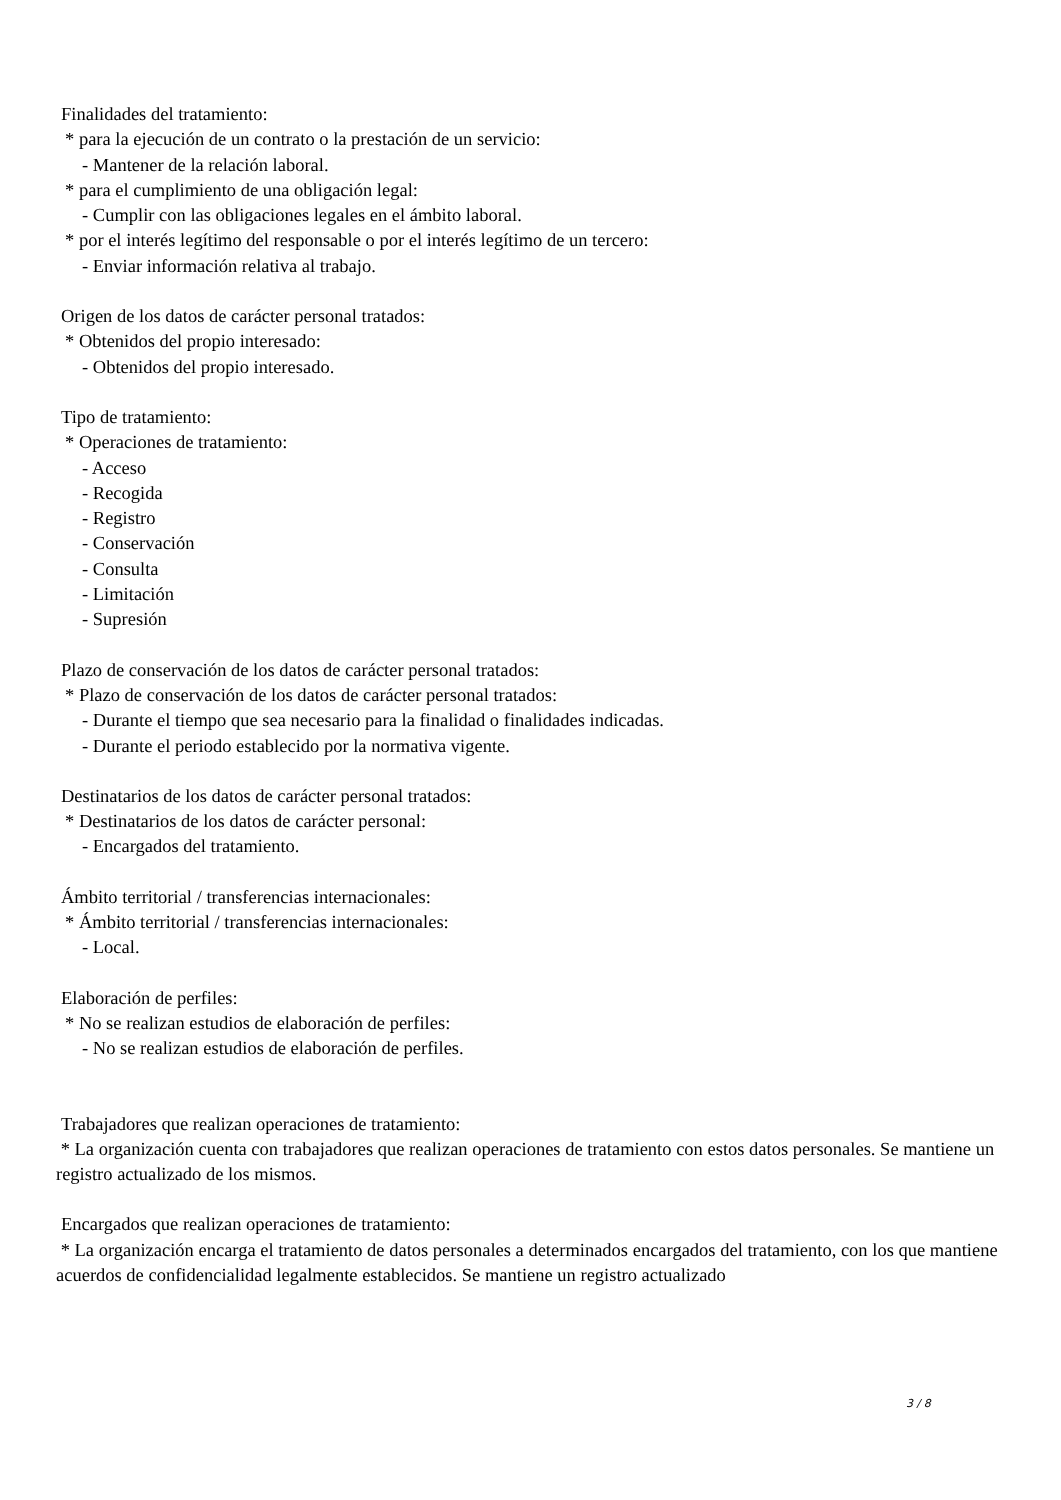Finalidades del tratamiento:
* para la ejecución de un contrato o la prestación de un servicio:
- Mantener de la relación laboral.
* para el cumplimiento de una obligación legal:
- Cumplir con las obligaciones legales en el ámbito laboral.
* por el interés legítimo del responsable o por el interés legítimo de un tercero:
- Enviar información relativa al trabajo.
Origen de los datos de carácter personal tratados:
* Obtenidos del propio interesado:
- Obtenidos del propio interesado.
Tipo de tratamiento:
* Operaciones de tratamiento:
- Acceso
- Recogida
- Registro
- Conservación
- Consulta
- Limitación
- Supresión
Plazo de conservación de los datos de carácter personal tratados:
* Plazo de conservación de los datos de carácter personal tratados:
- Durante el tiempo que sea necesario para la finalidad o finalidades indicadas.
- Durante el periodo establecido por la normativa vigente.
Destinatarios de los datos de carácter personal tratados:
* Destinatarios de los datos de carácter personal:
- Encargados del tratamiento.
Ámbito territorial / transferencias internacionales:
* Ámbito territorial / transferencias internacionales:
- Local.
Elaboración de perfiles:
* No se realizan estudios de elaboración de perfiles:
- No se realizan estudios de elaboración de perfiles.
Trabajadores que realizan operaciones de tratamiento:
* La organización cuenta con trabajadores que realizan operaciones de tratamiento con estos datos personales. Se mantiene un registro actualizado de los mismos.
Encargados que realizan operaciones de tratamiento:
* La organización encarga el tratamiento de datos personales a determinados encargados del tratamiento, con los que mantiene acuerdos de confidencialidad legalmente establecidos. Se mantiene un registro actualizado
3 / 8